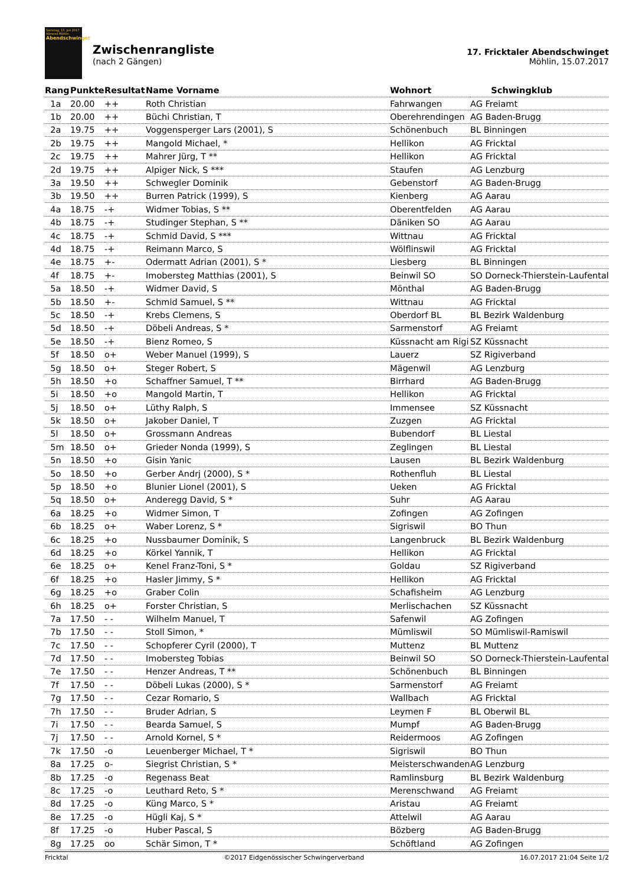Samstag, 15. Juli 2017
Allmend Möhlin
Abendschwinget
Zwischenrangliste
(nach 2 Gängen)
17. Fricktaler Abendschwinget
Möhlin, 15.07.2017
| Rang | Punkte | Resultat | Name Vorname | Wohnort | Schwingklub |
| --- | --- | --- | --- | --- | --- |
| 1a | 20.00 | ++ | Roth Christian | Fahrwangen | AG Freiamt |
| 1b | 20.00 | ++ | Büchi Christian, T | Oberehrendingen | AG Baden-Brugg |
| 2a | 19.75 | ++ | Voggensperger Lars (2001), S | Schönenbuch | BL Binningen |
| 2b | 19.75 | ++ | Mangold Michael, * | Hellikon | AG Fricktal |
| 2c | 19.75 | ++ | Mahrer Jürg, T ** | Hellikon | AG Fricktal |
| 2d | 19.75 | ++ | Alpiger Nick, S *** | Staufen | AG Lenzburg |
| 3a | 19.50 | ++ | Schwegler Dominik | Gebenstorf | AG Baden-Brugg |
| 3b | 19.50 | ++ | Burren Patrick (1999), S | Kienberg | AG Aarau |
| 4a | 18.75 | -+ | Widmer Tobias, S ** | Oberentfelden | AG Aarau |
| 4b | 18.75 | -+ | Studinger Stephan, S ** | Däniken SO | AG Aarau |
| 4c | 18.75 | -+ | Schmid David, S *** | Wittnau | AG Fricktal |
| 4d | 18.75 | -+ | Reimann Marco, S | Wölflinswil | AG Fricktal |
| 4e | 18.75 | +- | Odermatt Adrian (2001), S * | Liesberg | BL Binningen |
| 4f | 18.75 | +- | Imobersteg Matthias (2001), S | Beinwil SO | SO Dorneck-Thierstein-Laufental |
| 5a | 18.50 | -+ | Widmer David, S | Mönthal | AG Baden-Brugg |
| 5b | 18.50 | +- | Schmid Samuel, S ** | Wittnau | AG Fricktal |
| 5c | 18.50 | -+ | Krebs Clemens, S | Oberdorf BL | BL Bezirk Waldenburg |
| 5d | 18.50 | -+ | Döbeli Andreas, S * | Sarmenstorf | AG Freiamt |
| 5e | 18.50 | -+ | Bienz Romeo, S | Küssnacht am Rigi | SZ Küssnacht |
| 5f | 18.50 | o+ | Weber Manuel (1999), S | Lauerz | SZ Rigiverband |
| 5g | 18.50 | o+ | Steger Robert, S | Mägenwil | AG Lenzburg |
| 5h | 18.50 | +o | Schaffner Samuel, T ** | Birrhard | AG Baden-Brugg |
| 5i | 18.50 | +o | Mangold Martin, T | Hellikon | AG Fricktal |
| 5j | 18.50 | o+ | Lüthy Ralph, S | Immensee | SZ Küssnacht |
| 5k | 18.50 | o+ | Jakober Daniel, T | Zuzgen | AG Fricktal |
| 5l | 18.50 | o+ | Grossmann Andreas | Bubendorf | BL Liestal |
| 5m | 18.50 | o+ | Grieder Nonda (1999), S | Zeglingen | BL Liestal |
| 5n | 18.50 | +o | Gisin Yanic | Lausen | BL Bezirk Waldenburg |
| 5o | 18.50 | +o | Gerber Andrj (2000), S * | Rothenfluh | BL Liestal |
| 5p | 18.50 | +o | Blunier Lionel (2001), S | Ueken | AG Fricktal |
| 5q | 18.50 | o+ | Anderegg David, S * | Suhr | AG Aarau |
| 6a | 18.25 | +o | Widmer Simon, T | Zofingen | AG Zofingen |
| 6b | 18.25 | o+ | Waber Lorenz, S * | Sigriswil | BO Thun |
| 6c | 18.25 | +o | Nussbaumer Dominik, S | Langenbruck | BL Bezirk Waldenburg |
| 6d | 18.25 | +o | Körkel Yannik, T | Hellikon | AG Fricktal |
| 6e | 18.25 | o+ | Kenel Franz-Toni, S * | Goldau | SZ Rigiverband |
| 6f | 18.25 | +o | Hasler Jimmy, S * | Hellikon | AG Fricktal |
| 6g | 18.25 | +o | Graber Colin | Schafisheim | AG Lenzburg |
| 6h | 18.25 | o+ | Forster Christian, S | Merlischachen | SZ Küssnacht |
| 7a | 17.50 | - - | Wilhelm Manuel, T | Safenwil | AG Zofingen |
| 7b | 17.50 | - - | Stoll Simon, * | Mümliswil | SO Mümliswil-Ramiswil |
| 7c | 17.50 | - - | Schopferer Cyril (2000), T | Muttenz | BL Muttenz |
| 7d | 17.50 | - - | Imobersteg Tobias | Beinwil SO | SO Dorneck-Thierstein-Laufental |
| 7e | 17.50 | - - | Henzer Andreas, T ** | Schönenbuch | BL Binningen |
| 7f | 17.50 | - - | Döbeli Lukas (2000), S * | Sarmenstorf | AG Freiamt |
| 7g | 17.50 | - - | Cezar Romario, S | Wallbach | AG Fricktal |
| 7h | 17.50 | - - | Bruder Adrian, S | Leymen F | BL Oberwil BL |
| 7i | 17.50 | - - | Bearda Samuel, S | Mumpf | AG Baden-Brugg |
| 7j | 17.50 | - - | Arnold Kornel, S * | Reidermoos | AG Zofingen |
| 7k | 17.50 | -o | Leuenberger Michael, T * | Sigriswil | BO Thun |
| 8a | 17.25 | o- | Siegrist Christian, S * | Meisterschwanden | AG Lenzburg |
| 8b | 17.25 | -o | Regenass Beat | Ramlinsburg | BL Bezirk Waldenburg |
| 8c | 17.25 | -o | Leuthard Reto, S * | Merenschwand | AG Freiamt |
| 8d | 17.25 | -o | Küng Marco, S * | Aristau | AG Freiamt |
| 8e | 17.25 | -o | Hügli Kaj, S * | Attelwil | AG Aarau |
| 8f | 17.25 | -o | Huber Pascal, S | Bözberg | AG Baden-Brugg |
| 8g | 17.25 | oo | Schär Simon, T * | Schöftland | AG Zofingen |
Fricktal ©2017 Eidgenössischer Schwingerverband 16.07.2017 21:04 Seite 1/2